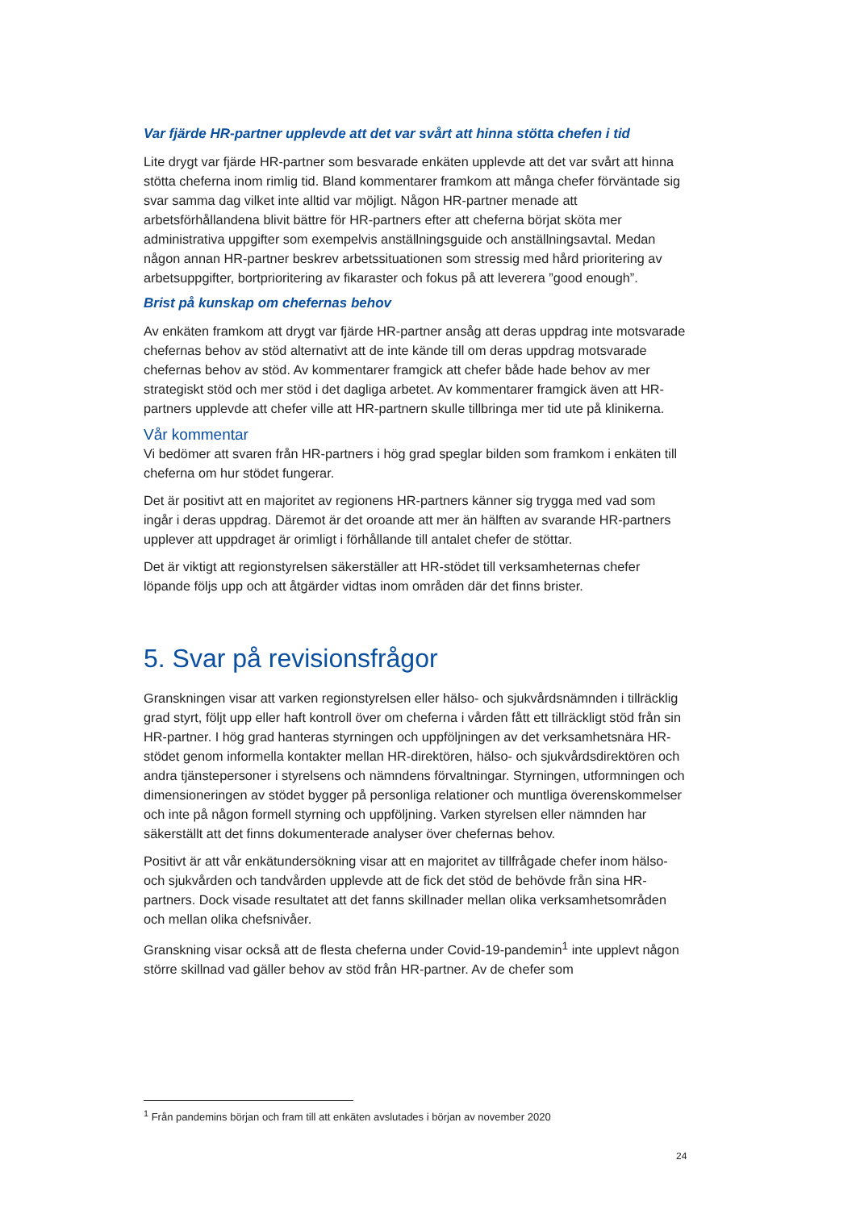Var fjärde HR-partner upplevde att det var svårt att hinna stötta chefen i tid
Lite drygt var fjärde HR-partner som besvarade enkäten upplevde att det var svårt att hinna stötta cheferna inom rimlig tid. Bland kommentarer framkom att många chefer förväntade sig svar samma dag vilket inte alltid var möjligt. Någon HR-partner menade att arbetsförhållandena blivit bättre för HR-partners efter att cheferna börjat sköta mer administrativa uppgifter som exempelvis anställningsguide och anställningsavtal. Medan någon annan HR-partner beskrev arbetssituationen som stressig med hård prioritering av arbetsuppgifter, bortprioritering av fikaraster och fokus på att leverera ”good enough”.
Brist på kunskap om chefernas behov
Av enkäten framkom att drygt var fjärde HR-partner ansåg att deras uppdrag inte motsvarade chefernas behov av stöd alternativt att de inte kände till om deras uppdrag motsvarade chefernas behov av stöd. Av kommentarer framgick att chefer både hade behov av mer strategiskt stöd och mer stöd i det dagliga arbetet. Av kommentarer framgick även att HR-partners upplevde att chefer ville att HR-partnern skulle tillbringa mer tid ute på klinikerna.
Vår kommentar
Vi bedömer att svaren från HR-partners i hög grad speglar bilden som framkom i enkäten till cheferna om hur stödet fungerar.
Det är positivt att en majoritet av regionens HR-partners känner sig trygga med vad som ingår i deras uppdrag. Däremot är det oroande att mer än hälften av svarande HR-partners upplever att uppdraget är orimligt i förhållande till antalet chefer de stöttar.
Det är viktigt att regionstyrelsen säkerställer att HR-stödet till verksamheternas chefer löpande följs upp och att åtgärder vidtas inom områden där det finns brister.
5. Svar på revisionsfrågor
Granskningen visar att varken regionstyrelsen eller hälso- och sjukvårdsnämnden i tillräcklig grad styrt, följt upp eller haft kontroll över om cheferna i vården fått ett tillräckligt stöd från sin HR-partner. I hög grad hanteras styrningen och uppföljningen av det verksamhetsnära HR-stödet genom informella kontakter mellan HR-direktören, hälso- och sjukvårdsdirektören och andra tjänstepersoner i styrelsens och nämndens förvaltningar. Styrningen, utformningen och dimensioneringen av stödet bygger på personliga relationer och muntliga överenskommelser och inte på någon formell styrning och uppföljning. Varken styrelsen eller nämnden har säkerställt att det finns dokumenterade analyser över chefernas behov.
Positivt är att vår enkätundersökning visar att en majoritet av tillfrågade chefer inom hälso- och sjukvården och tandvården upplevde att de fick det stöd de behövde från sina HR-partners. Dock visade resultatet att det fanns skillnader mellan olika verksamhetsområden och mellan olika chefsnivåer.
Granskning visar också att de flesta cheferna under Covid-19-pandemin<sup>1</sup> inte upplevt någon större skillnad vad gäller behov av stöd från HR-partner. Av de chefer som
<sup>1</sup> Från pandemins början och fram till att enkäten avslutades i början av november 2020
24